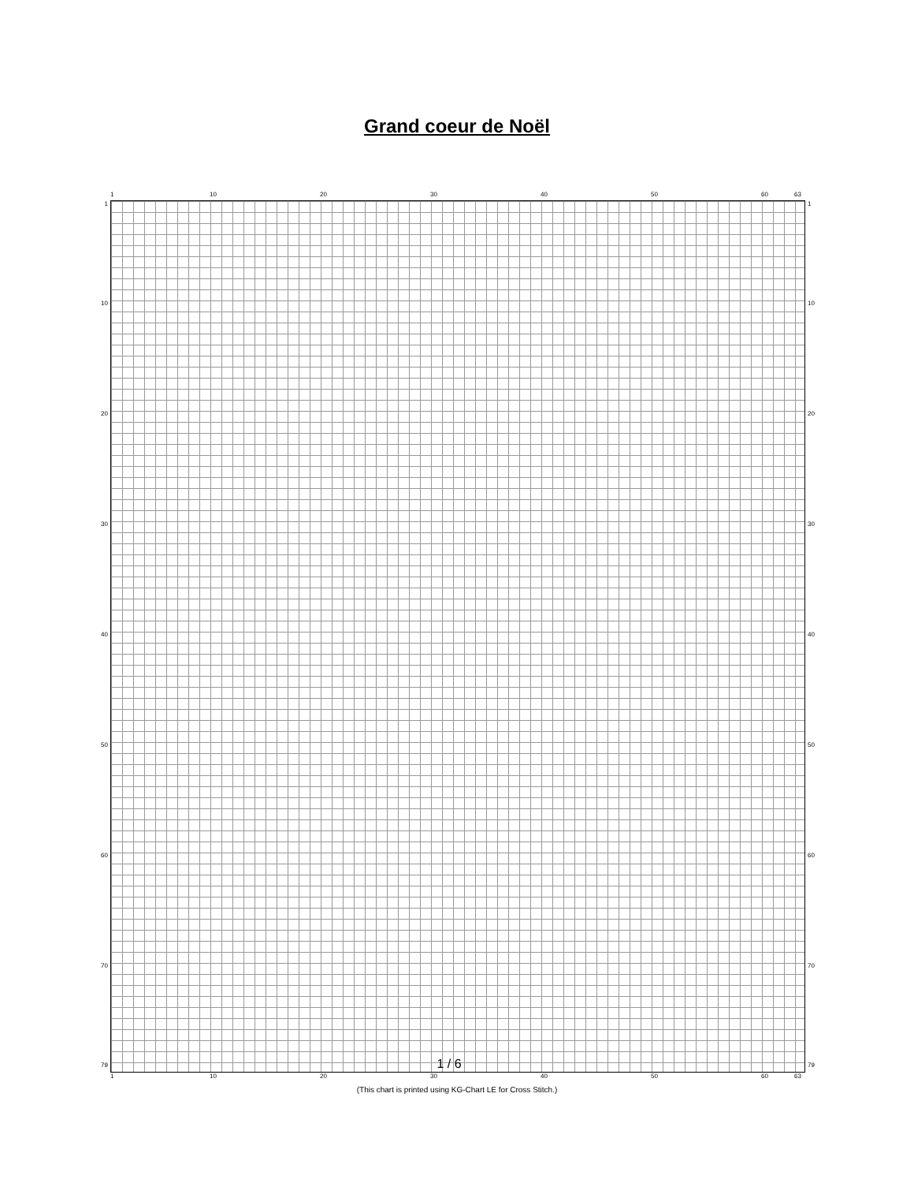Grand coeur de Noël
1 10 20 30 40 50 60 63
1
10
20
30
40
50
60
70
79
1
10
20
30
40
50
60
70
79
1 / 6
1 10 20 30 40 50 60 63
(This chart is printed using KG-Chart LE for Cross Stitch.)